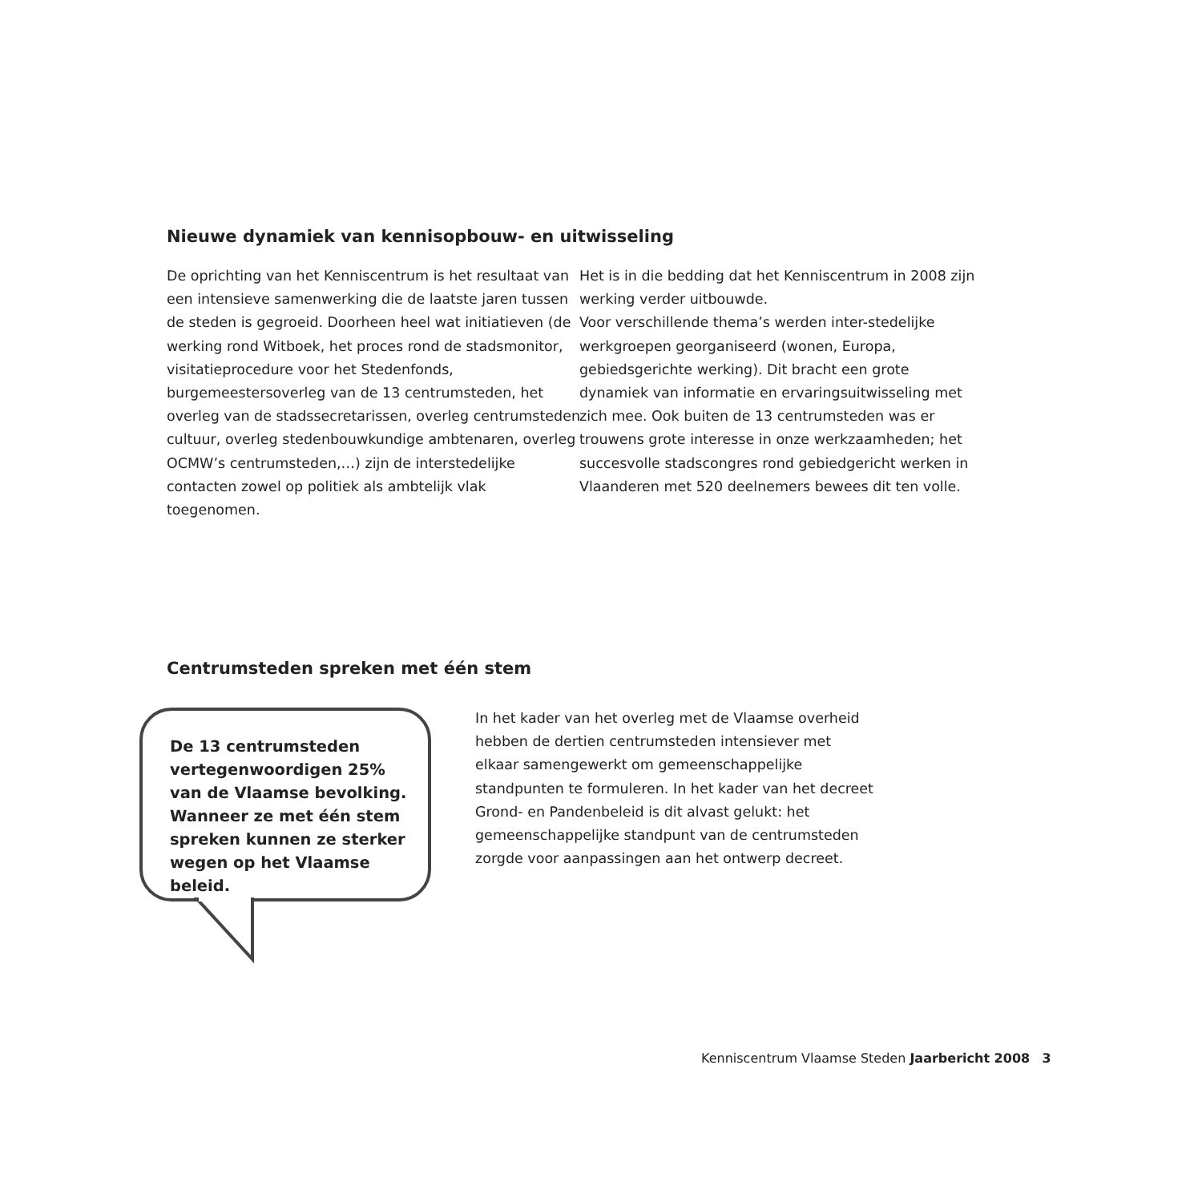Nieuwe dynamiek van kennisopbouw- en uitwisseling
De oprichting van het Kenniscentrum is het resultaat van een intensieve samenwerking die de laatste jaren tussen de steden is gegroeid. Doorheen heel wat initiatieven (de werking rond Witboek, het proces rond de stadsmonitor, visitatieprocedure voor het Stedenfonds, burgemeestersoverleg van de 13 centrumsteden, het overleg van de stadssecretarissen, overleg centrumsteden cultuur, overleg stedenbouwkundige ambtenaren, overleg OCMW’s centrumsteden,…) zijn de interstedelijke contacten zowel op politiek als ambtelijk vlak toegenomen.
Het is in die bedding dat het Kenniscentrum in 2008 zijn werking verder uitbouwde.
Voor verschillende thema’s werden inter-stedelijke werkgroepen georganiseerd (wonen, Europa, gebiedsgerichte werking). Dit bracht een grote dynamiek van informatie en ervaringsuitwisseling met zich mee. Ook buiten de 13 centrumsteden was er trouwens grote interesse in onze werkzaamheden; het succesvolle stadscongres rond gebiedgericht werken in Vlaanderen met 520 deelnemers bewees dit ten volle.
Centrumsteden spreken met één stem
De 13 centrumsteden
vertegenwoordigen 25%
van de Vlaamse bevolking.
Wanneer ze met één stem
spreken kunnen ze sterker
wegen op het Vlaamse beleid.
In het kader van het overleg met de Vlaamse overheid hebben de dertien centrumsteden intensiever met elkaar samengewerkt om gemeenschappelijke standpunten te formuleren. In het kader van het decreet Grond- en Pandenbeleid is dit alvast gelukt: het gemeenschappelijke standpunt van de centrumsteden zorgde voor aanpassingen aan het ontwerp decreet.
Kenniscentrum Vlaamse Steden Jaarbericht 2008 3